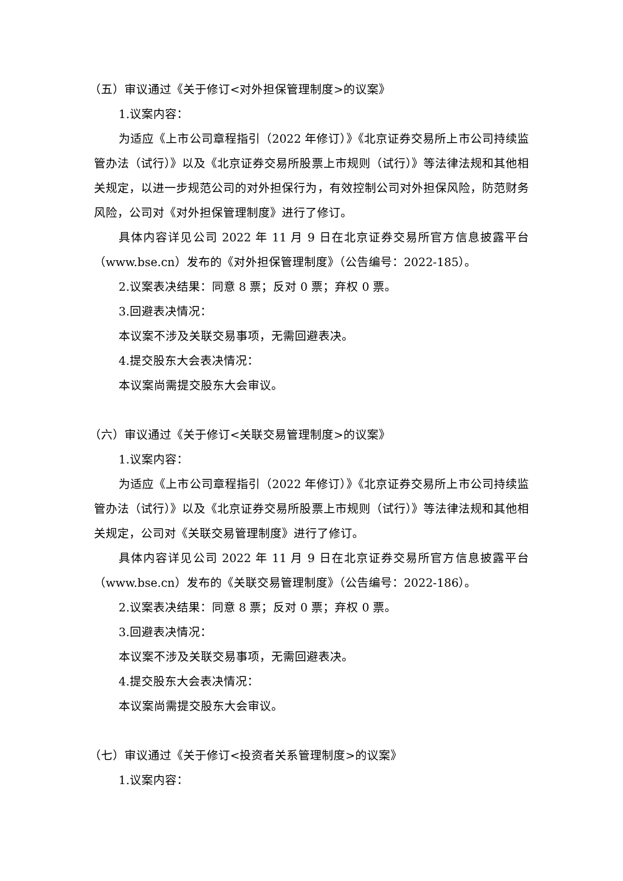（五）审议通过《关于修订<对外担保管理制度>的议案》
1.议案内容：
为适应《上市公司章程指引（2022 年修订）》《北京证券交易所上市公司持续监管办法（试行）》以及《北京证券交易所股票上市规则（试行）》等法律法规和其他相关规定，以进一步规范公司的对外担保行为，有效控制公司对外担保风险，防范财务风险，公司对《对外担保管理制度》进行了修订。
具体内容详见公司 2022 年 11 月 9 日在北京证券交易所官方信息披露平台（www.bse.cn）发布的《对外担保管理制度》（公告编号：2022-185）。
2.议案表决结果：同意 8 票；反对 0 票；弃权 0 票。
3.回避表决情况：
本议案不涉及关联交易事项，无需回避表决。
4.提交股东大会表决情况：
本议案尚需提交股东大会审议。
（六）审议通过《关于修订<关联交易管理制度>的议案》
1.议案内容：
为适应《上市公司章程指引（2022 年修订）》《北京证券交易所上市公司持续监管办法（试行）》以及《北京证券交易所股票上市规则（试行）》等法律法规和其他相关规定，公司对《关联交易管理制度》进行了修订。
具体内容详见公司 2022 年 11 月 9 日在北京证券交易所官方信息披露平台（www.bse.cn）发布的《关联交易管理制度》（公告编号：2022-186）。
2.议案表决结果：同意 8 票；反对 0 票；弃权 0 票。
3.回避表决情况：
本议案不涉及关联交易事项，无需回避表决。
4.提交股东大会表决情况：
本议案尚需提交股东大会审议。
（七）审议通过《关于修订<投资者关系管理制度>的议案》
1.议案内容：